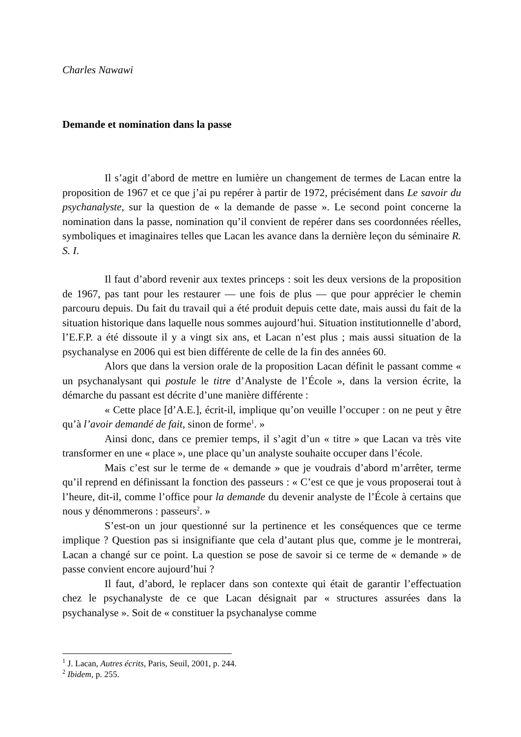Charles Nawawi
Demande et nomination dans la passe
Il s’agit d’abord de mettre en lumière un changement de termes de Lacan entre la proposition de 1967 et ce que j’ai pu repérer à partir de 1972, précisément dans Le savoir du psychanalyste, sur la question de « la demande de passe ». Le second point concerne la nomination dans la passe, nomination qu’il convient de repérer dans ses coordonnées réelles, symboliques et imaginaires telles que Lacan les avance dans la dernière leçon du séminaire R. S. I.
Il faut d’abord revenir aux textes princeps : soit les deux versions de la proposition de 1967, pas tant pour les restaurer — une fois de plus — que pour apprécier le chemin parcouru depuis. Du fait du travail qui a été produit depuis cette date, mais aussi du fait de la situation historique dans laquelle nous sommes aujourd’hui. Situation institutionnelle d’abord, l’E.F.P. a été dissoute il y a vingt six ans, et Lacan n’est plus ; mais aussi situation de la psychanalyse en 2006 qui est bien différente de celle de la fin des années 60.
Alors que dans la version orale de la proposition Lacan définit le passant comme « un psychanalysant qui postule le titre d’Analyste de l’École », dans la version écrite, la démarche du passant est décrite d’une manière différente :
« Cette place [d’A.E.], écrit-il, implique qu’on veuille l’occuper : on ne peut y être qu’à l’avoir demandé de fait, sinon de forme<sup>1</sup>. »
Ainsi donc, dans ce premier temps, il s’agit d’un « titre » que Lacan va très vite transformer en une « place », une place qu’un analyste souhaite occuper dans l’école.
Mais c’est sur le terme de « demande » que je voudrais d’abord m’arrêter, terme qu’il reprend en définissant la fonction des passeurs : « C’est ce que je vous proposerai tout à l’heure, dit-il, comme l’office pour la demande du devenir analyste de l’École à certains que nous y dénommerons : passeurs<sup>2</sup>. »
S’est-on un jour questionné sur la pertinence et les conséquences que ce terme implique ? Question pas si insignifiante que cela d’autant plus que, comme je le montrerai, Lacan a changé sur ce point. La question se pose de savoir si ce terme de « demande » de passe convient encore aujourd’hui ?
Il faut, d’abord, le replacer dans son contexte qui était de garantir l’effectuation chez le psychanalyste de ce que Lacan désignait par « structures assurées dans la psychanalyse ». Soit de « constituer la psychanalyse comme
<sup>1</sup> J. Lacan, Autres écrits, Paris, Seuil, 2001, p. 244.
<sup>2</sup> Ibidem, p. 255.